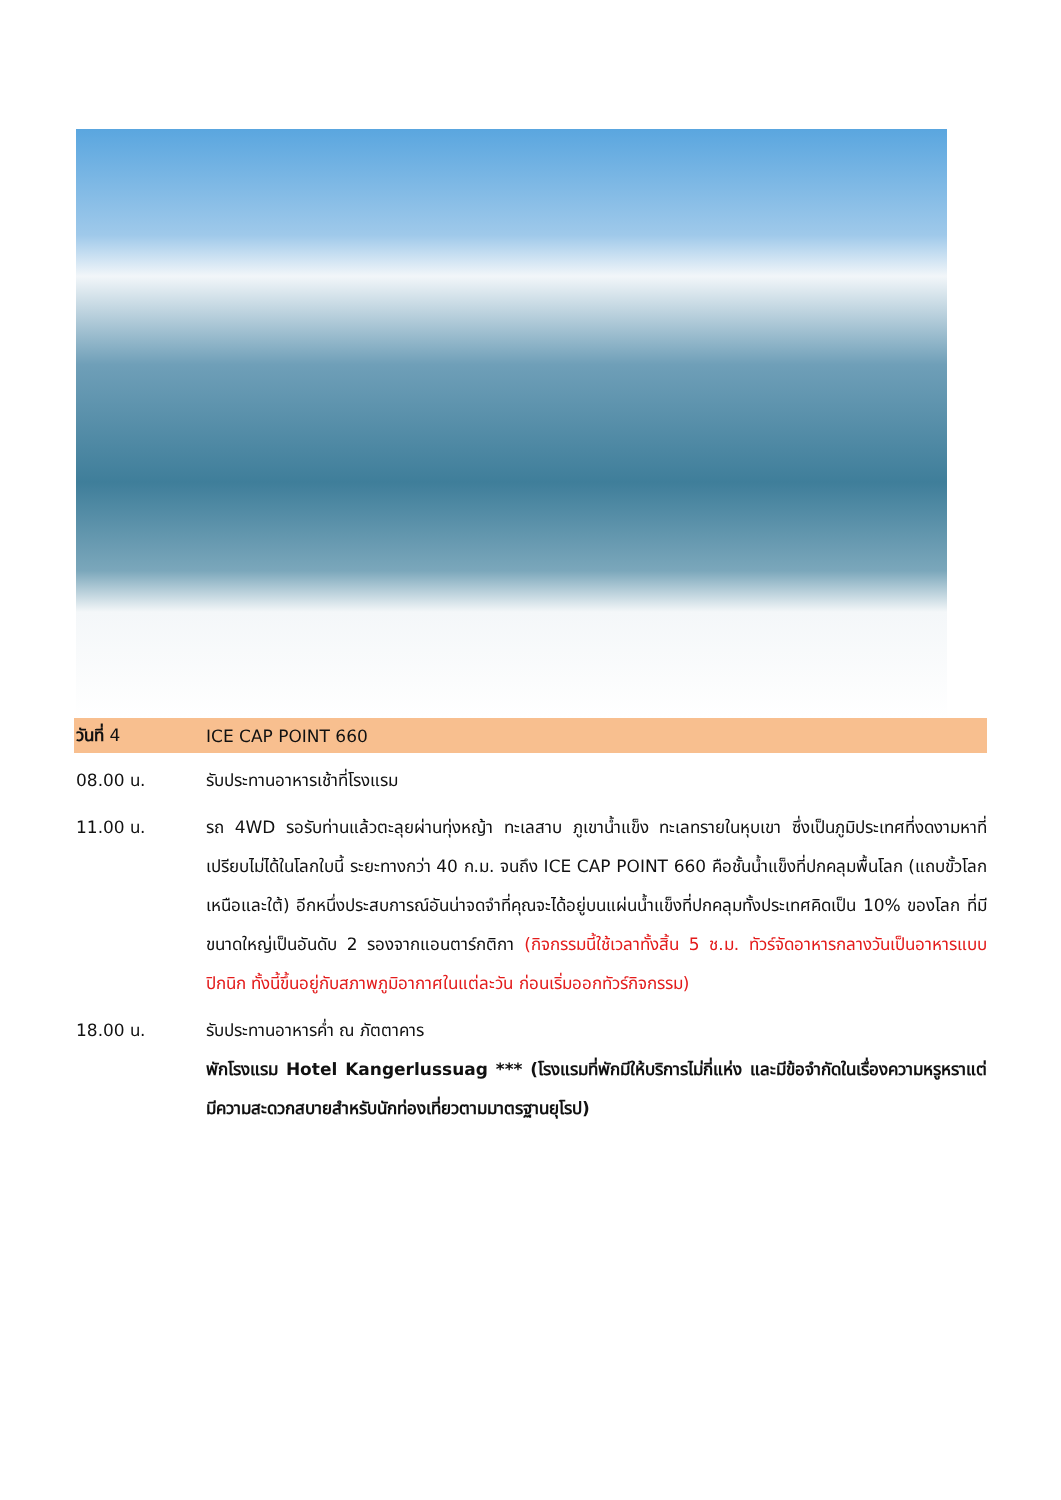วันที่ 4 ICE CAP POINT 660
08.00 น. รับประทานอาหารเช้าที่โรงแรม
11.00 น. รถ 4WD รอรับท่านแล้วตะลุยผ่านทุ่งหญ้า ทะเลสาบ ภูเขาน้ำแข็ง ทะเลทรายในหุบเขา ซึ่งเป็นภูมิประเทศที่งดงามหาที่เปรียบไม่ได้ในโลกใบนี้ ระยะทางกว่า 40 ก.ม. จนถึง ICE CAP POINT 660 คือชั้นน้ำแข็งที่ปกคลุมพื้นโลก (แถบขั้วโลกเหนือและใต้) อีกหนึ่งประสบการณ์อันน่าจดจำที่คุณจะได้อยู่บนแผ่นน้ำแข็งที่ปกคลุมทั้งประเทศคิดเป็น 10% ของโลก ที่มีขนาดใหญ่เป็นอันดับ 2 รองจากแอนตาร์กติกา (กิจกรรมนี้ใช้เวลาทั้งสิ้น 5 ช.ม. ทัวร์จัดอาหารกลางวันเป็นอาหารแบบปิกนิก ทั้งนี้ขึ้นอยู่กับสภาพภูมิอากาศในแต่ละวัน ก่อนเริ่มออกทัวร์กิจกรรม)
18.00 น. รับประทานอาหารค่ำ ณ ภัตตาคาร
พักโรงแรม Hotel Kangerlussuag *** (โรงแรมที่พักมีให้บริการไม่กี่แห่ง และมีข้อจำกัดในเรื่องความหรูหราแต่มีความสะดวกสบายสำหรับนักท่องเที่ยวตามมาตรฐานยุโรป)